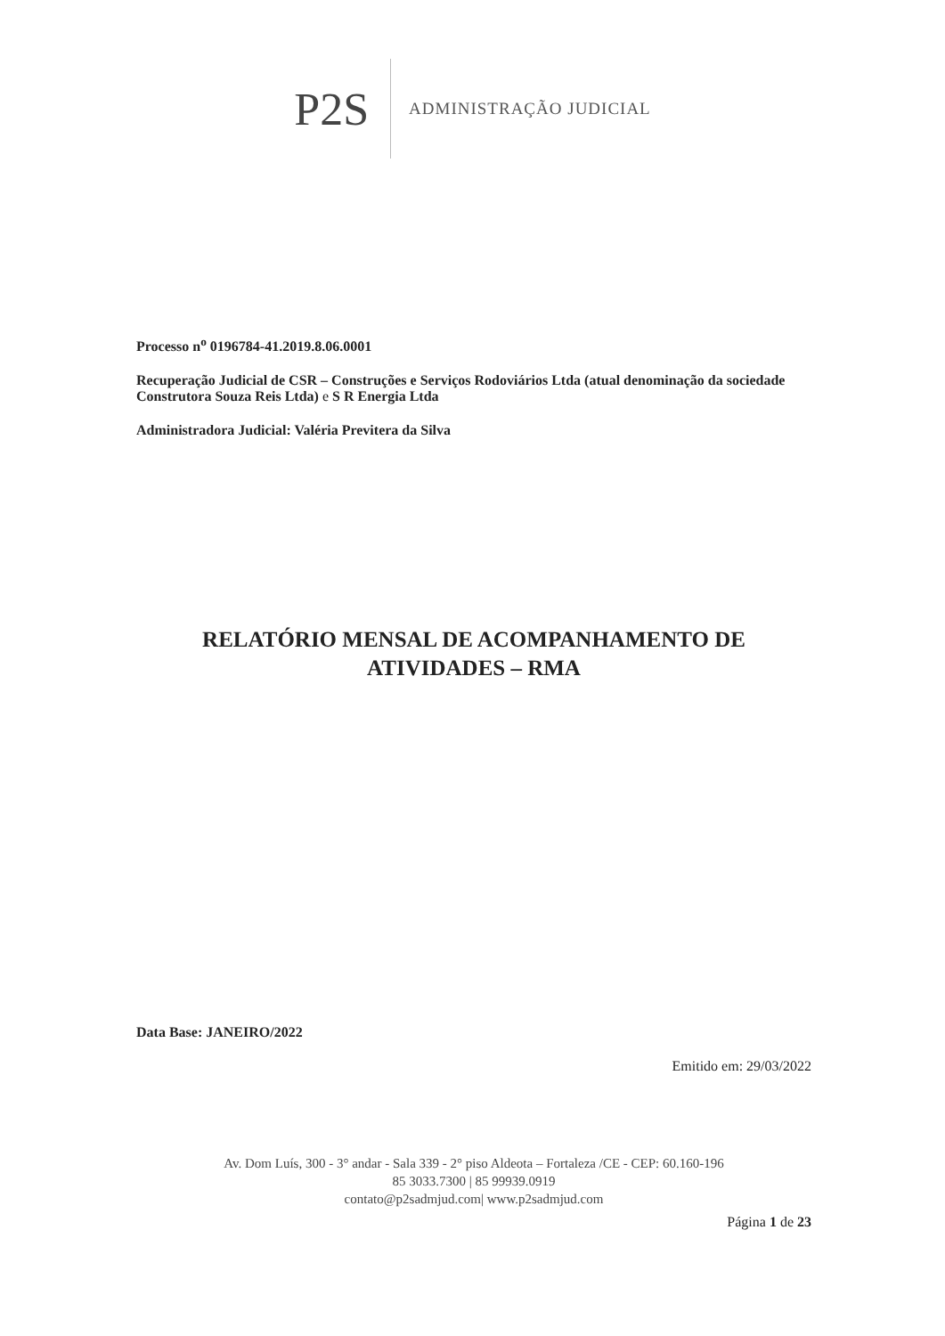P2S ADMINISTRAÇÃO JUDICIAL
Processo n<sup>o</sup> 0196784-41.2019.8.06.0001
Recuperação Judicial de CSR – Construções e Serviços Rodoviários Ltda (atual denominação da sociedade Construtora Souza Reis Ltda) e S R Energia Ltda
Administradora Judicial: Valéria Previtera da Silva
RELATÓRIO MENSAL DE ACOMPANHAMENTO DE ATIVIDADES – RMA
Data Base: JANEIRO/2022
Emitido em: 29/03/2022
Av. Dom Luís, 300 - 3° andar - Sala 339 - 2° piso Aldeota – Fortaleza /CE - CEP: 60.160-196
85 3033.7300 | 85 99939.0919
contato@p2sadmjud.com| www.p2sadmjud.com
Página 1 de 23